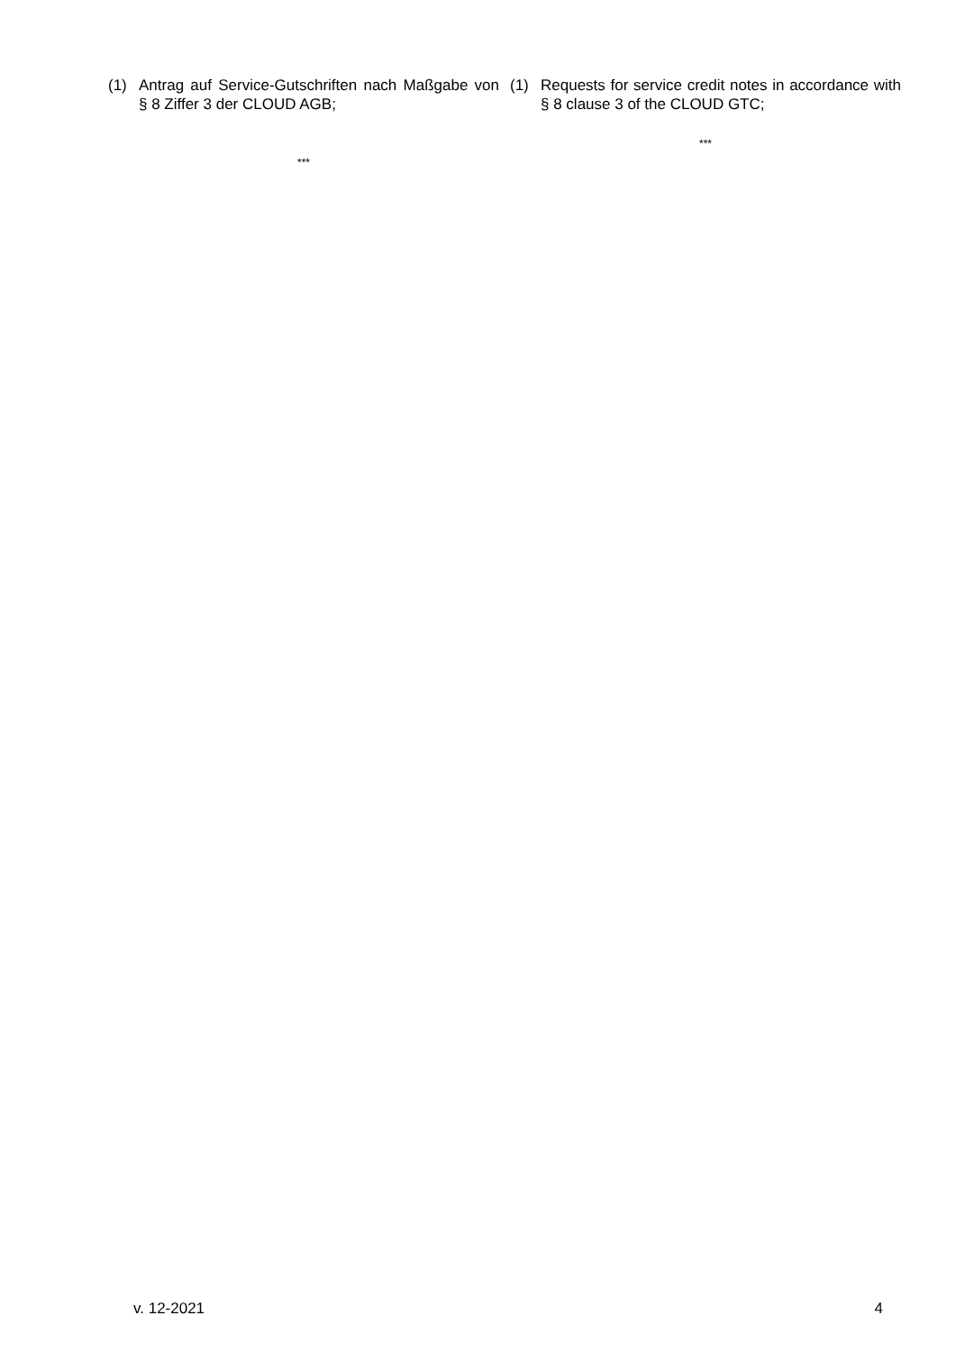(1) Antrag auf Service-Gutschriften nach Maßgabe von § 8 Ziffer 3 der CLOUD AGB;
***
(1) Requests for service credit notes in accordance with § 8 clause 3 of the CLOUD GTC;
***
v. 12-2021 4